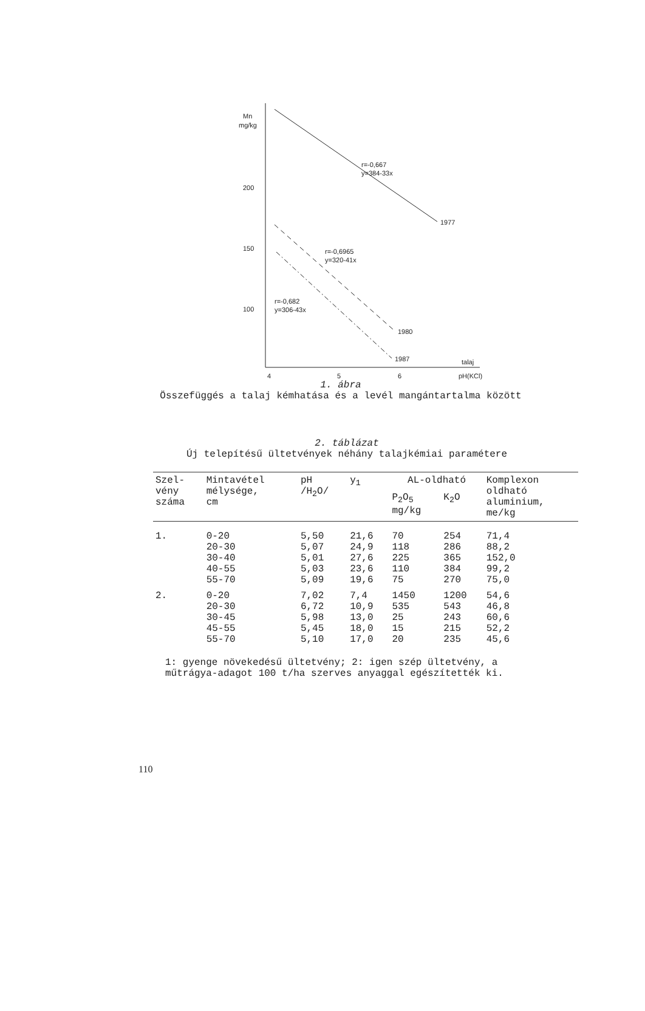Mn
mg/kg
200
150
100
r=-0,667
y=384-33x
1977
r=-0,6965
y=320-41x
1980
r=-0,682
y=306-43x
1987
4
5
6
talaj
pH(KCl)
1. ábra
Összefüggés a talaj kémhatása és a levél mangántartalma között
2. táblázat
Új telepítésű ültetvények néhány talajkémiai paramétere
| Szel- vény száma | Mintavétel mélysége, cm | pH /H<sub>2</sub>O/ | y<sub>1</sub> | AL-oldható | | Komplexon oldható aluminium, me/kg |
| --- | --- | --- | --- | --- | --- | --- |
| | | | | P<sub>2</sub>O<sub>5</sub> mg/kg | K<sub>2</sub>O | |
| 1. | 0-20 | 5,50 | 21,6 | 70 | 254 | 71,4 |
| | 20-30 | 5,07 | 24,9 | 118 | 286 | 88,2 |
| | 30-40 | 5,01 | 27,6 | 225 | 365 | 152,0 |
| | 40-55 | 5,03 | 23,6 | 110 | 384 | 99,2 |
| | 55-70 | 5,09 | 19,6 | 75 | 270 | 75,0 |
| 2. | 0-20 | 7,02 | 7,4 | 1450 | 1200 | 54,6 |
| | 20-30 | 6,72 | 10,9 | 535 | 543 | 46,8 |
| | 30-45 | 5,98 | 13,0 | 25 | 243 | 60,6 |
| | 45-55 | 5,45 | 18,0 | 15 | 215 | 52,2 |
| | 55-70 | 5,10 | 17,0 | 20 | 235 | 45,6 |
1: gyenge növekedésű ültetvény; 2: igen szép ültetvény, a műtrágya-adagot 100 t/ha szerves anyaggal egészítették ki.
110